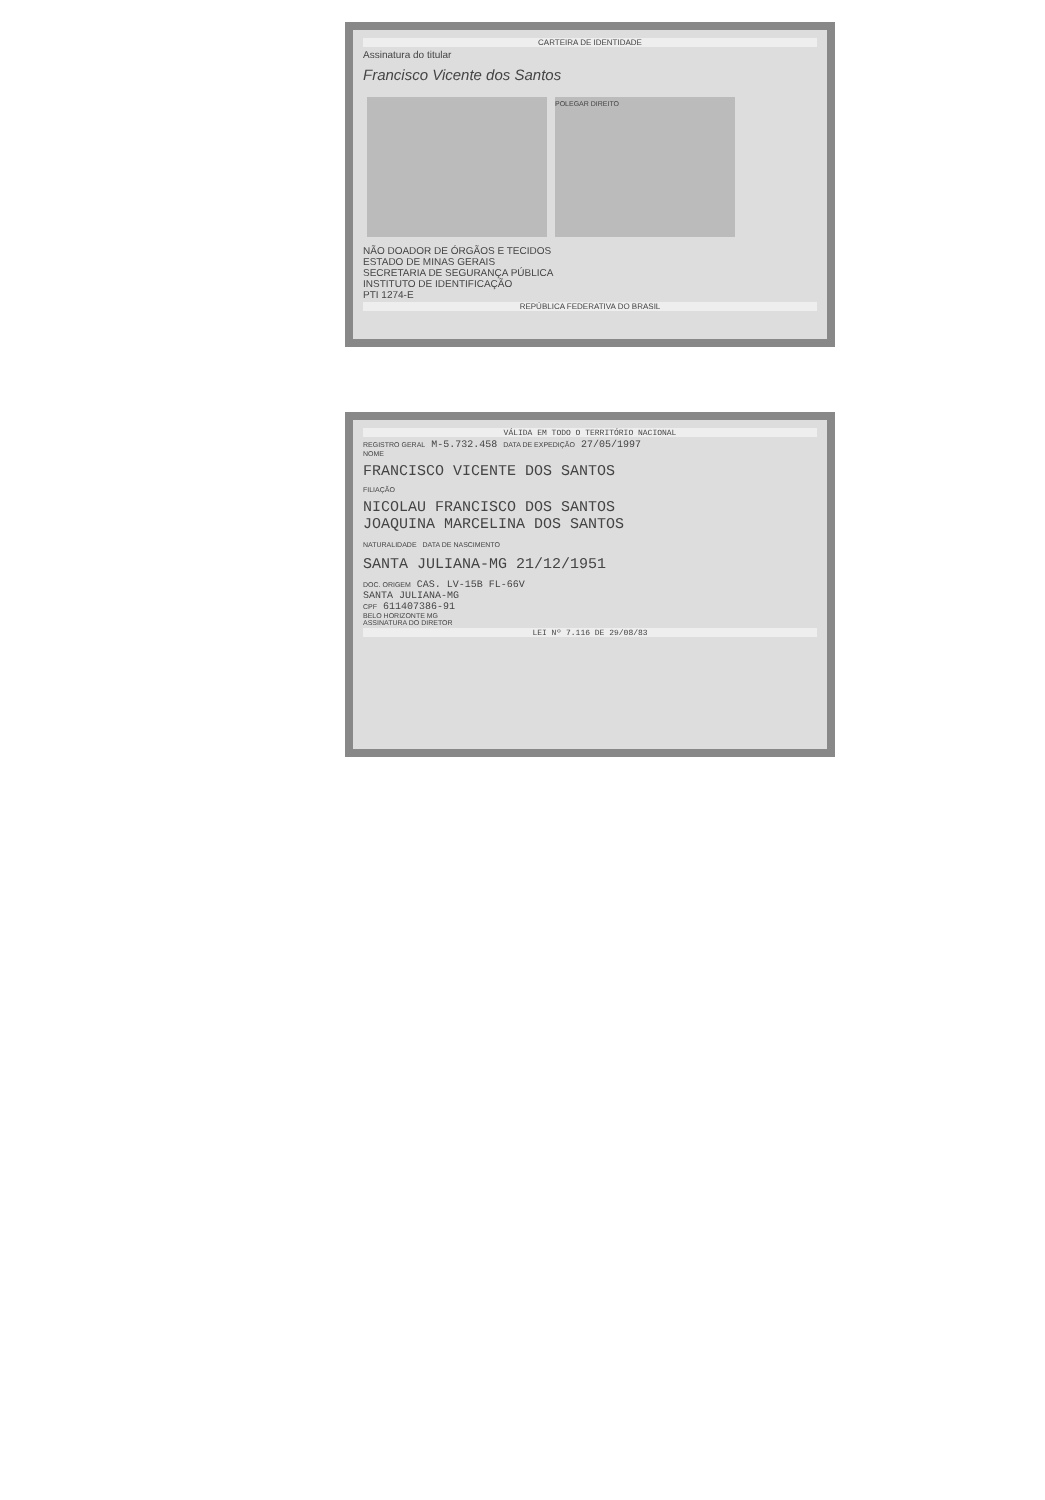CARTEIRA DE IDENTIDADE
Assinatura do titular
Francisco Vicente dos Santos
POLEGAR DIREITO
NÃO DOADOR DE ÓRGÃOS E TECIDOS
ESTADO DE MINAS GERAIS
SECRETARIA DE SEGURANÇA PÚBLICA
INSTITUTO DE IDENTIFICAÇÃO
PTI 1274-E
REPÚBLICA FEDERATIVA DO BRASIL
VÁLIDA EM TODO O TERRITÓRIO NACIONAL
REGISTRO GERAL M-5.732.458 DATA DE EXPEDIÇÃO 27/05/1997
NOME
FRANCISCO VICENTE DOS SANTOS
FILIAÇÃO
NICOLAU FRANCISCO DOS SANTOS
JOAQUINA MARCELINA DOS SANTOS
NATURALIDADE DATA DE NASCIMENTO
SANTA JULIANA-MG 21/12/1951
DOC. ORIGEM CAS. LV-15B FL-66V
SANTA JULIANA-MG
CPF 611407386-91
BELO HORIZONTE MG
ASSINATURA DO DIRETOR
LEI Nº 7.116 DE 29/08/83